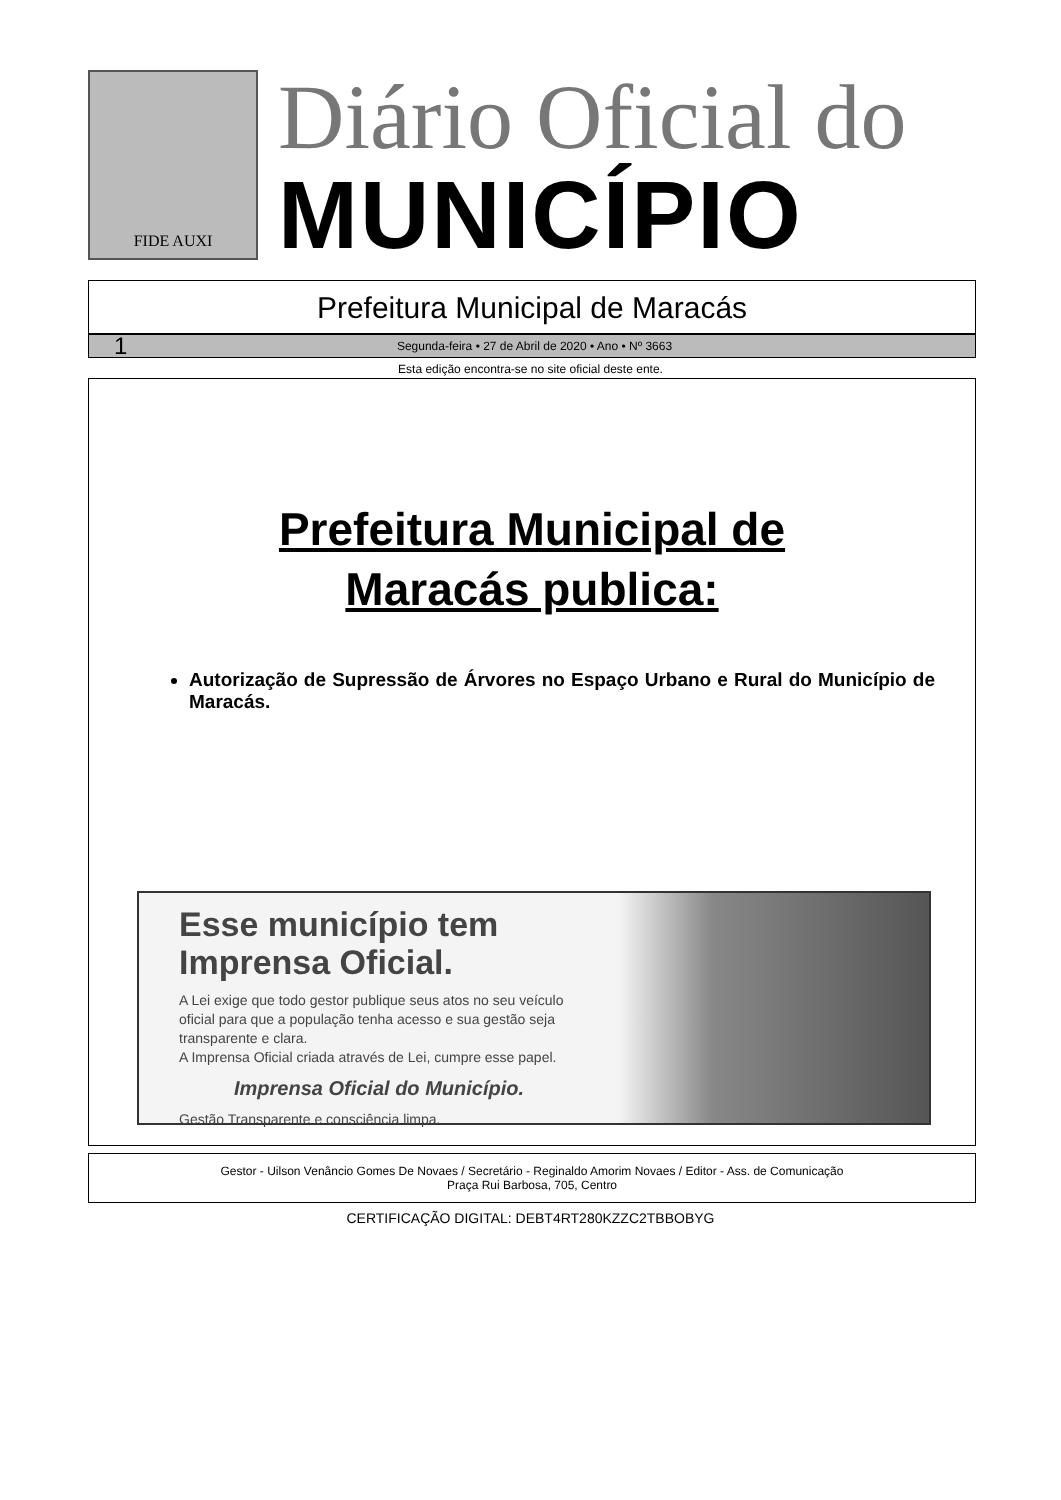FIDE AUXI
Diário Oficial do
MUNICÍPIO
Prefeitura Municipal de Maracás
1 Segunda-feira • 27 de Abril de 2020 • Ano • Nº 3663
Esta edição encontra-se no site oficial deste ente.
Prefeitura Municipal de
Maracás publica:
Autorização de Supressão de Árvores no Espaço Urbano e Rural do Município de Maracás.
Esse município tem Imprensa Oficial.
A Lei exige que todo gestor publique seus atos no seu veículo oficial para que a população tenha acesso e sua gestão seja transparente e clara.
A Imprensa Oficial criada através de Lei, cumpre esse papel.
Imprensa Oficial do Município.
Gestão Transparente e consciência limpa.
Gestor - Uilson Venâncio Gomes De Novaes / Secretário - Reginaldo Amorim Novaes / Editor - Ass. de Comunicação
Praça Rui Barbosa, 705, Centro
CERTIFICAÇÃO DIGITAL: DEBT4RT280KZZC2TBBOBYG